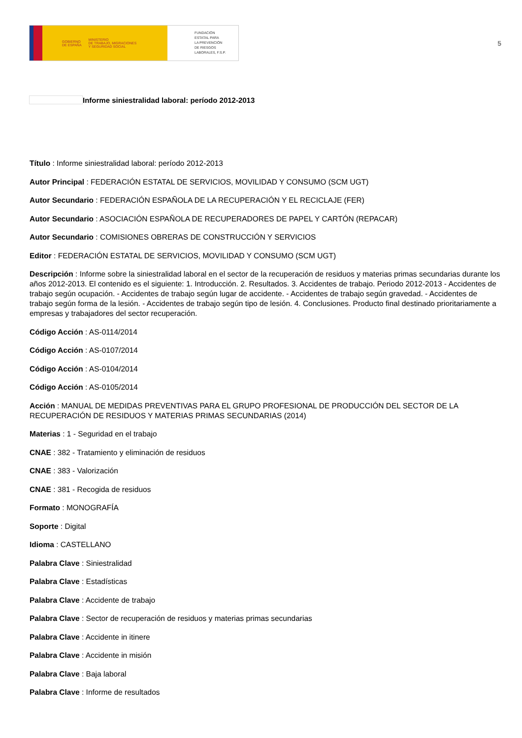GOBIERNO
DE ESPAÑA
MINISTERIO
DE TRABAJO, MIGRACIONES
Y SEGURIDAD SOCIAL
FUNDACIÓN
ESTATAL PARA
LA PREVENCIÓN
DE RIESGOS
LABORALES, F.S.P.
5
Informe siniestralidad laboral: período 2012-2013
Título : Informe siniestralidad laboral: período 2012-2013
Autor Principal : FEDERACIÓN ESTATAL DE SERVICIOS, MOVILIDAD Y CONSUMO (SCM UGT)
Autor Secundario : FEDERACIÓN ESPAÑOLA DE LA RECUPERACIÓN Y EL RECICLAJE (FER)
Autor Secundario : ASOCIACIÓN ESPAÑOLA DE RECUPERADORES DE PAPEL Y CARTÓN (REPACAR)
Autor Secundario : COMISIONES OBRERAS DE CONSTRUCCIÓN Y SERVICIOS
Editor : FEDERACIÓN ESTATAL DE SERVICIOS, MOVILIDAD Y CONSUMO (SCM UGT)
Descripción : Informe sobre la siniestralidad laboral en el sector de la recuperación de residuos y materias primas secundarias durante los años 2012-2013. El contenido es el siguiente: 1. Introducción. 2. Resultados. 3. Accidentes de trabajo. Periodo 2012-2013 - Accidentes de trabajo según ocupación. - Accidentes de trabajo según lugar de accidente. - Accidentes de trabajo según gravedad. - Accidentes de trabajo según forma de la lesión. - Accidentes de trabajo según tipo de lesión. 4. Conclusiones. Producto final destinado prioritariamente a empresas y trabajadores del sector recuperación.
Código Acción : AS-0114/2014
Código Acción : AS-0107/2014
Código Acción : AS-0104/2014
Código Acción : AS-0105/2014
Acción : MANUAL DE MEDIDAS PREVENTIVAS PARA EL GRUPO PROFESIONAL DE PRODUCCIÓN DEL SECTOR DE LA RECUPERACIÓN DE RESIDUOS Y MATERIAS PRIMAS SECUNDARIAS (2014)
Materias : 1 - Seguridad en el trabajo
CNAE : 382 - Tratamiento y eliminación de residuos
CNAE : 383 - Valorización
CNAE : 381 - Recogida de residuos
Formato : MONOGRAFÍA
Soporte : Digital
Idioma : CASTELLANO
Palabra Clave : Siniestralidad
Palabra Clave : Estadísticas
Palabra Clave : Accidente de trabajo
Palabra Clave : Sector de recuperación de residuos y materias primas secundarias
Palabra Clave : Accidente in itinere
Palabra Clave : Accidente in misión
Palabra Clave : Baja laboral
Palabra Clave : Informe de resultados